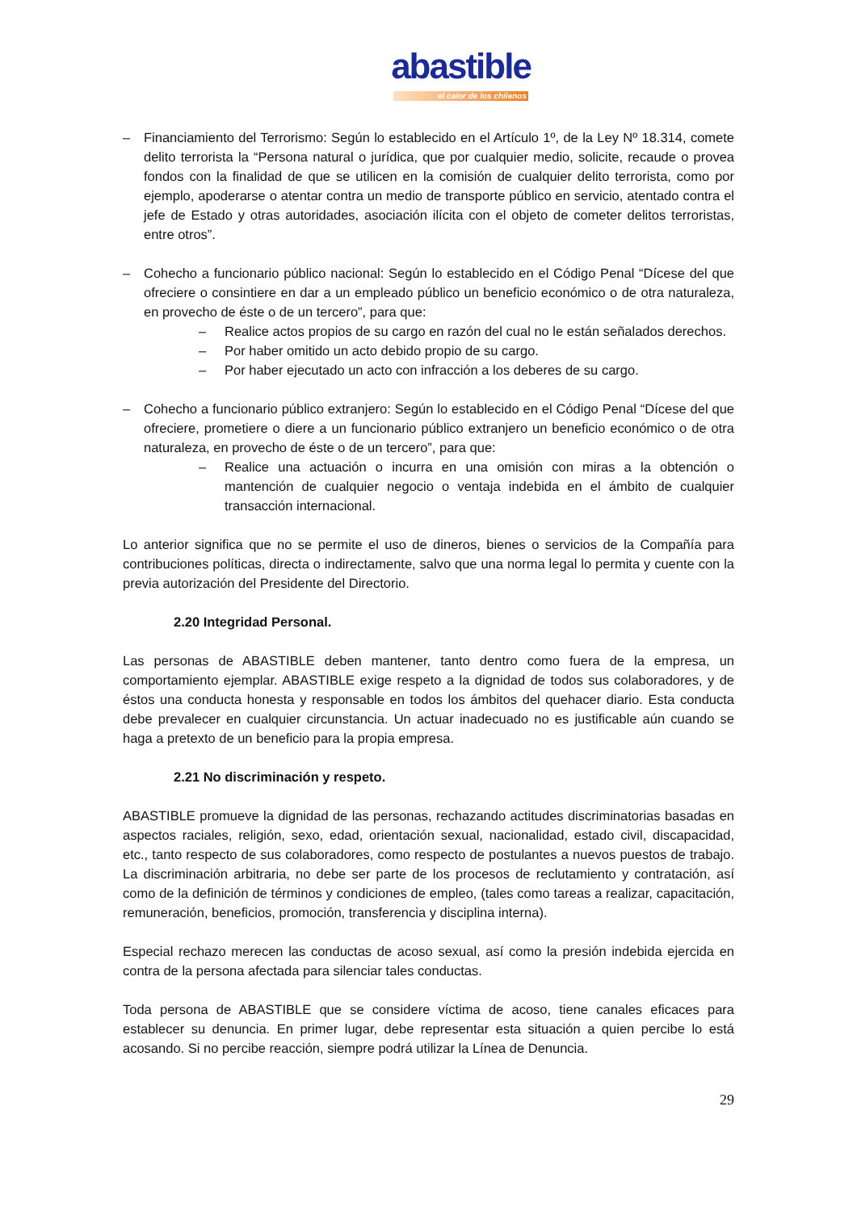abastible
el calor de los chilenos
– Financiamiento del Terrorismo: Según lo establecido en el Artículo 1º, de la Ley Nº 18.314, comete delito terrorista la “Persona natural o jurídica, que por cualquier medio, solicite, recaude o provea fondos con la finalidad de que se utilicen en la comisión de cualquier delito terrorista, como por ejemplo, apoderarse o atentar contra un medio de transporte público en servicio, atentado contra el jefe de Estado y otras autoridades, asociación ilícita con el objeto de cometer delitos terroristas, entre otros”.
– Cohecho a funcionario público nacional: Según lo establecido en el Código Penal “Dícese del que ofreciere o consintiere en dar a un empleado público un beneficio económico o de otra naturaleza, en provecho de éste o de un tercero”, para que:
– Realice actos propios de su cargo en razón del cual no le están señalados derechos.
– Por haber omitido un acto debido propio de su cargo.
– Por haber ejecutado un acto con infracción a los deberes de su cargo.
– Cohecho a funcionario público extranjero: Según lo establecido en el Código Penal “Dícese del que ofreciere, prometiere o diere a un funcionario público extranjero un beneficio económico o de otra naturaleza, en provecho de éste o de un tercero”, para que:
– Realice una actuación o incurra en una omisión con miras a la obtención o mantención de cualquier negocio o ventaja indebida en el ámbito de cualquier transacción internacional.
Lo anterior significa que no se permite el uso de dineros, bienes o servicios de la Compañía para contribuciones políticas, directa o indirectamente, salvo que una norma legal lo permita y cuente con la previa autorización del Presidente del Directorio.
2.20 Integridad Personal.
Las personas de ABASTIBLE deben mantener, tanto dentro como fuera de la empresa, un comportamiento ejemplar. ABASTIBLE exige respeto a la dignidad de todos sus colaboradores, y de éstos una conducta honesta y responsable en todos los ámbitos del quehacer diario. Esta conducta debe prevalecer en cualquier circunstancia. Un actuar inadecuado no es justificable aún cuando se haga a pretexto de un beneficio para la propia empresa.
2.21 No discriminación y respeto.
ABASTIBLE promueve la dignidad de las personas, rechazando actitudes discriminatorias basadas en aspectos raciales, religión, sexo, edad, orientación sexual, nacionalidad, estado civil, discapacidad, etc., tanto respecto de sus colaboradores, como respecto de postulantes a nuevos puestos de trabajo. La discriminación arbitraria, no debe ser parte de los procesos de reclutamiento y contratación, así como de la definición de términos y condiciones de empleo, (tales como tareas a realizar, capacitación, remuneración, beneficios, promoción, transferencia y disciplina interna).
Especial rechazo merecen las conductas de acoso sexual, así como la presión indebida ejercida en contra de la persona afectada para silenciar tales conductas.
Toda persona de ABASTIBLE que se considere víctima de acoso, tiene canales eficaces para establecer su denuncia. En primer lugar, debe representar esta situación a quien percibe lo está acosando. Si no percibe reacción, siempre podrá utilizar la Línea de Denuncia.
29